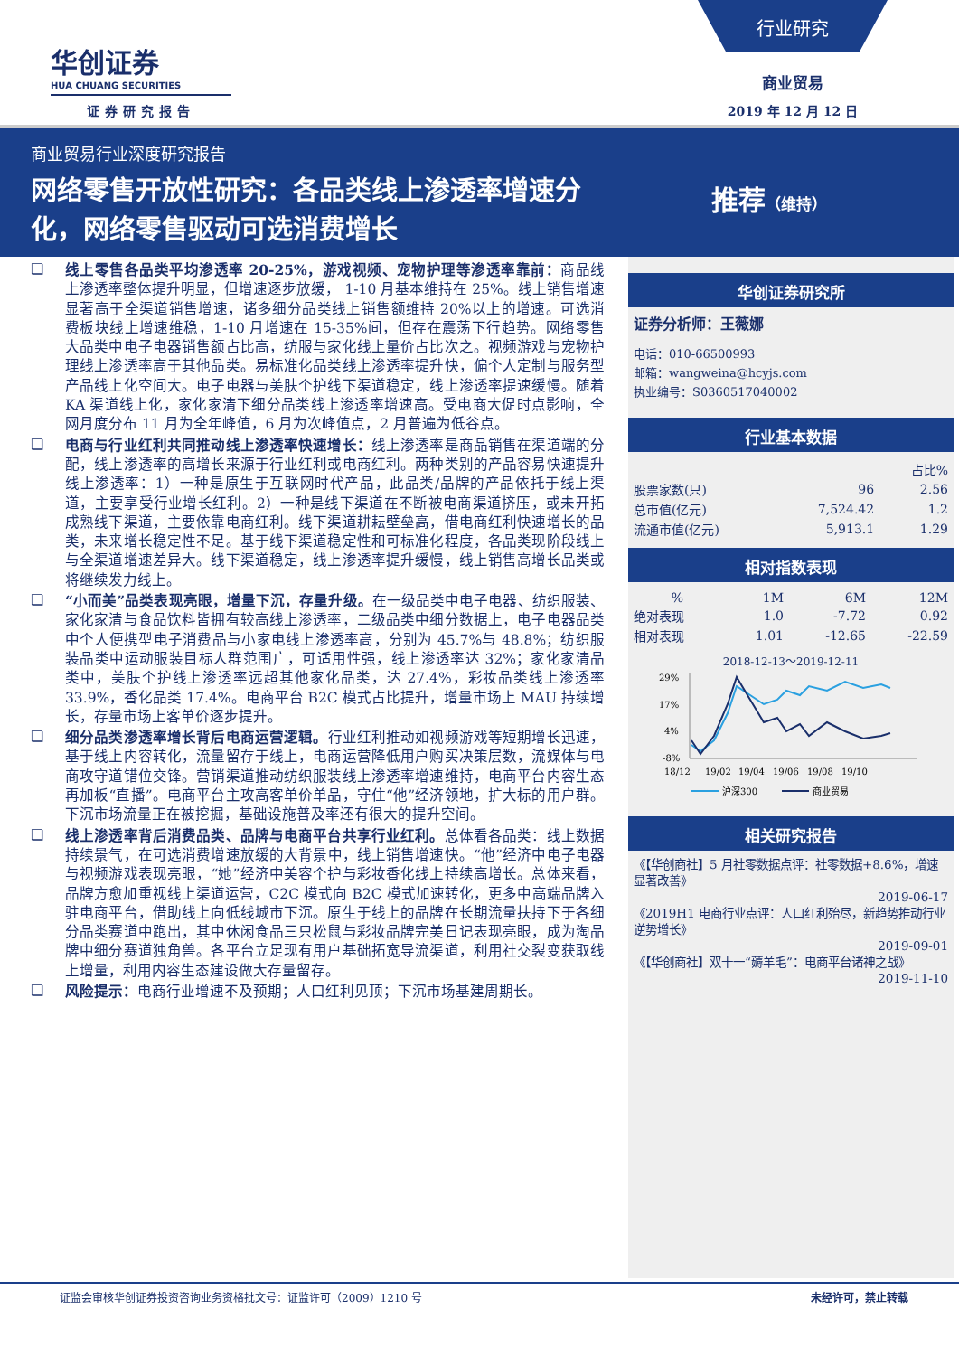华创证券
HUA CHUANG SECURITIES
证券研究报告
行业研究
商业贸易
2019 年 12 月 12 日
商业贸易行业深度研究报告
网络零售开放性研究：各品类线上渗透率增速分化，网络零售驱动可选消费增长
推荐（维持）
❑ 线上零售各品类平均渗透率 20-25%，游戏视频、宠物护理等渗透率靠前：商品线上渗透率整体提升明显，但增速逐步放缓， 1-10 月基本维持在 25%。线上销售增速显著高于全渠道销售增速，诸多细分品类线上销售额维持 20%以上的增速。可选消费板块线上增速维稳，1-10 月增速在 15-35%间，但存在震荡下行趋势。网络零售大品类中电子电器销售额占比高，纺服与家化线上量价占比次之。视频游戏与宠物护理线上渗透率高于其他品类。易标准化品类线上渗透率提升快，偏个人定制与服务型产品线上化空间大。电子电器与美肤个护线下渠道稳定，线上渗透率提速缓慢。随着 KA 渠道线上化，家化家清下细分品类线上渗透率增速高。受电商大促时点影响，全网月度分布 11 月为全年峰值，6 月为次峰值点，2 月普遍为低谷点。
❑ 电商与行业红利共同推动线上渗透率快速增长：线上渗透率是商品销售在渠道端的分配，线上渗透率的高增长来源于行业红利或电商红利。两种类别的产品容易快速提升线上渗透率：1）一种是原生于互联网时代产品，此品类/品牌的产品依托于线上渠道，主要享受行业增长红利。2）一种是线下渠道在不断被电商渠道挤压，或未开拓成熟线下渠道，主要依靠电商红利。线下渠道耕耘壁垒高，借电商红利快速增长的品类，未来增长稳定性不足。基于线下渠道稳定性和可标准化程度，各品类现阶段线上与全渠道增速差异大。线下渠道稳定，线上渗透率提升缓慢，线上销售高增长品类或将继续发力线上。
❑ “小而美”品类表现亮眼，增量下沉，存量升级。在一级品类中电子电器、纺织服装、家化家清与食品饮料皆拥有较高线上渗透率，二级品类中细分数据上，电子电器品类中个人便携型电子消费品与小家电线上渗透率高，分别为 45.7%与 48.8%；纺织服装品类中运动服装目标人群范围广，可适用性强，线上渗透率达 32%；家化家清品类中，美肤个护线上渗透率远超其他家化品类，达 27.4%，彩妆品类线上渗透率 33.9%，香化品类 17.4%。电商平台 B2C 模式占比提升，增量市场上 MAU 持续增长，存量市场上客单价逐步提升。
❑ 细分品类渗透率增长背后电商运营逻辑。行业红利推动如视频游戏等短期增长迅速，基于线上内容转化，流量留存于线上，电商运营降低用户购买决策层数，流媒体与电商攻守道错位交锋。营销渠道推动纺织服装线上渗透率增速维持，电商平台内容生态再加板“直播”。电商平台主攻高客单价单品，守住“他”经济领地，扩大标的用户群。下沉市场流量正在被挖掘，基础设施普及率还有很大的提升空间。
❑ 线上渗透率背后消费品类、品牌与电商平台共享行业红利。总体看各品类：线上数据持续景气，在可选消费增速放缓的大背景中，线上销售增速快。“他”经济中电子电器与视频游戏表现亮眼，“她”经济中美容个护与彩妆香化线上持续高增长。总体来看，品牌方愈加重视线上渠道运营，C2C 模式向 B2C 模式加速转化，更多中高端品牌入驻电商平台，借助线上向低线城市下沉。原生于线上的品牌在长期流量扶持下于各细分品类赛道中跑出，其中休闲食品三只松鼠与彩妆品牌完美日记表现亮眼，成为淘品牌中细分赛道独角兽。各平台立足现有用户基础拓宽导流渠道，利用社交裂变获取线上增量，利用内容生态建设做大存量留存。
❑ 风险提示：电商行业增速不及预期；人口红利见顶；下沉市场基建周期长。
华创证券研究所
证券分析师：王薇娜
电话：010-66500993
邮箱：wangweina@hcyjs.com
执业编号：S0360517040002
行业基本数据
| | | 占比% |
| 股票家数(只) | 96 | 2.56 |
| 总市值(亿元) | 7,524.42 | 1.2 |
| 流通市值(亿元) | 5,913.1 | 1.29 |
相对指数表现
| % | 1M | 6M | 12M |
| 绝对表现 | 1.0 | -7.72 | 0.92 |
| 相对表现 | 1.01 | -12.65 | -22.59 |
2018-12-13～2019-12-11
29%
17%
4%
-8%
18/12
19/02
19/04
19/06
19/08
19/10
沪深300
商业贸易
相关研究报告
《【华创商社】5 月社零数据点评：社零数据+8.6%，增速显著改善》
2019-06-17
《2019H1 电商行业点评：人口红利殆尽，新趋势推动行业逆势增长》
2019-09-01
《【华创商社】双十一“薅羊毛”：电商平台诸神之战》
2019-11-10
证监会审核华创证券投资咨询业务资格批文号：证监许可（2009）1210 号 未经许可，禁止转载